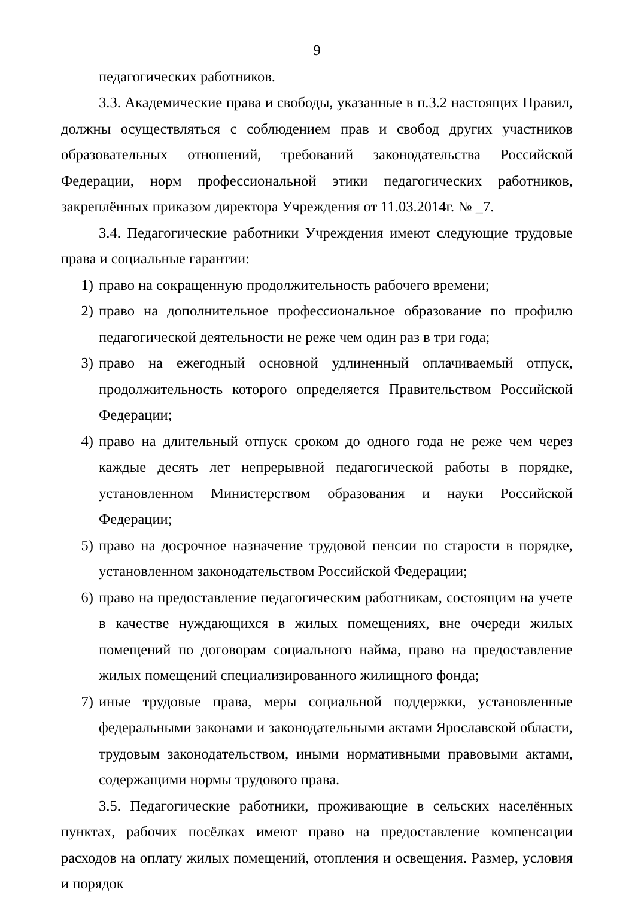9
педагогических работников.
3.3. Академические права и свободы, указанные в п.3.2 настоящих Правил, должны осуществляться с соблюдением прав и свобод других участников образовательных отношений, требований законодательства Российской Федерации, норм профессиональной этики педагогических работников, закреплённых приказом директора Учреждения от 11.03.2014г. № _7.
3.4. Педагогические работники Учреждения имеют следующие трудовые права и социальные гарантии:
1) право на сокращенную продолжительность рабочего времени;
2) право на дополнительное профессиональное образование по профилю педагогической деятельности не реже чем один раз в три года;
3) право на ежегодный основной удлиненный оплачиваемый отпуск, продолжительность которого определяется Правительством Российской Федерации;
4) право на длительный отпуск сроком до одного года не реже чем через каждые десять лет непрерывной педагогической работы в порядке, установленном Министерством образования и науки Российской Федерации;
5) право на досрочное назначение трудовой пенсии по старости в порядке, установленном законодательством Российской Федерации;
6) право на предоставление педагогическим работникам, состоящим на учете в качестве нуждающихся в жилых помещениях, вне очереди жилых помещений по договорам социального найма, право на предоставление жилых помещений специализированного жилищного фонда;
7) иные трудовые права, меры социальной поддержки, установленные федеральными законами и законодательными актами Ярославской области, трудовым законодательством, иными нормативными правовыми актами, содержащими нормы трудового права.
3.5. Педагогические работники, проживающие в сельских населённых пунктах, рабочих посёлках имеют право на предоставление компенсации расходов на оплату жилых помещений, отопления и освещения. Размер, условия и порядок